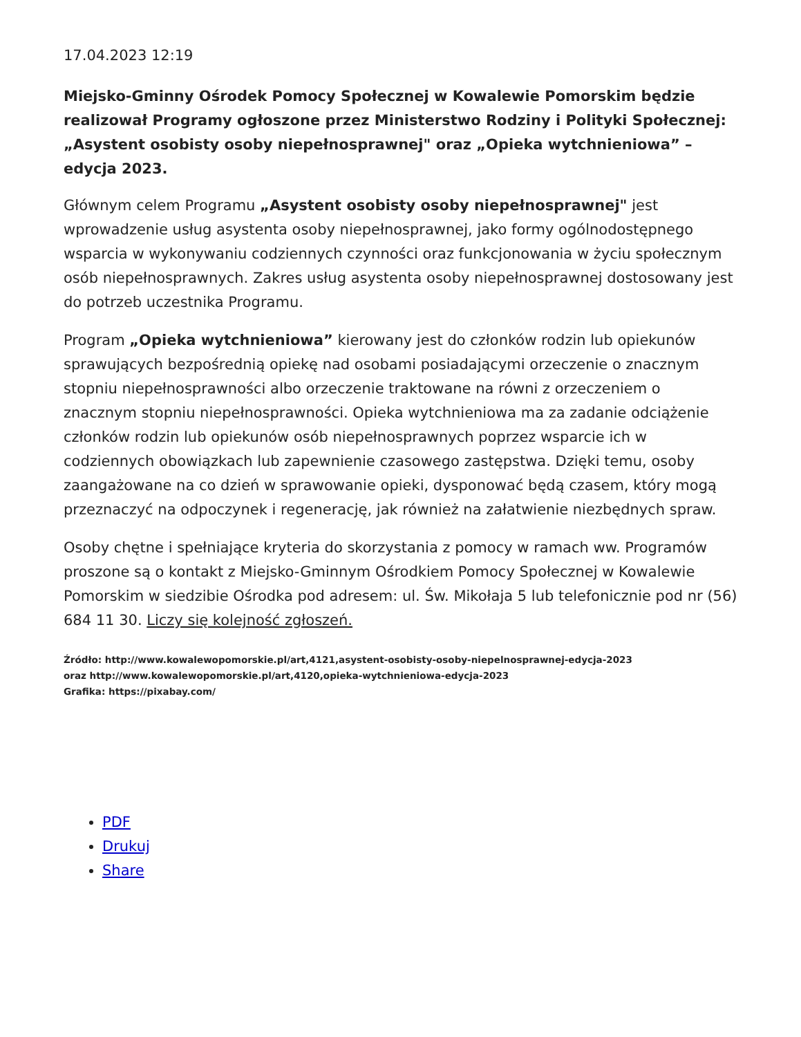17.04.2023 12:19
Miejsko-Gminny Ośrodek Pomocy Społecznej w Kowalewie Pomorskim będzie realizował Programy ogłoszone przez Ministerstwo Rodziny i Polityki Społecznej: „Asystent osobisty osoby niepełnosprawnej" oraz „Opieka wytchnieniowa” – edycja 2023.
Głównym celem Programu „Asystent osobisty osoby niepełnosprawnej" jest wprowadzenie usług asystenta osoby niepełnosprawnej, jako formy ogólnodostępnego wsparcia w wykonywaniu codziennych czynności oraz funkcjonowania w życiu społecznym osób niepełnosprawnych. Zakres usług asystenta osoby niepełnosprawnej dostosowany jest do potrzeb uczestnika Programu.
Program „Opieka wytchnieniowa” kierowany jest do członków rodzin lub opiekunów sprawujących bezpośrednią opiekę nad osobami posiadającymi orzeczenie o znacznym stopniu niepełnosprawności albo orzeczenie traktowane na równi z orzeczeniem o znacznym stopniu niepełnosprawności. Opieka wytchnieniowa ma za zadanie odciążenie członków rodzin lub opiekunów osób niepełnosprawnych poprzez wsparcie ich w codziennych obowiązkach lub zapewnienie czasowego zastępstwa. Dzięki temu, osoby zaangażowane na co dzień w sprawowanie opieki, dysponować będą czasem, który mogą przeznaczyć na odpoczynek i regenerację, jak również na załatwienie niezbędnych spraw.
Osoby chętne i spełniające kryteria do skorzystania z pomocy w ramach ww. Programów proszone są o kontakt z Miejsko-Gminnym Ośrodkiem Pomocy Społecznej w Kowalewie Pomorskim w siedzibie Ośrodka pod adresem: ul. Św. Mikołaja 5 lub telefonicznie pod nr (56) 684 11 30. Liczy się kolejność zgłoszeń.
Źródło: http://www.kowalewopomorskie.pl/art,4121,asystent-osobisty-osoby-niepelnosprawnej-edycja-2023
oraz http://www.kowalewopomorskie.pl/art,4120,opieka-wytchnieniowa-edycja-2023
Grafika: https://pixabay.com/
PDF
Drukuj
Share